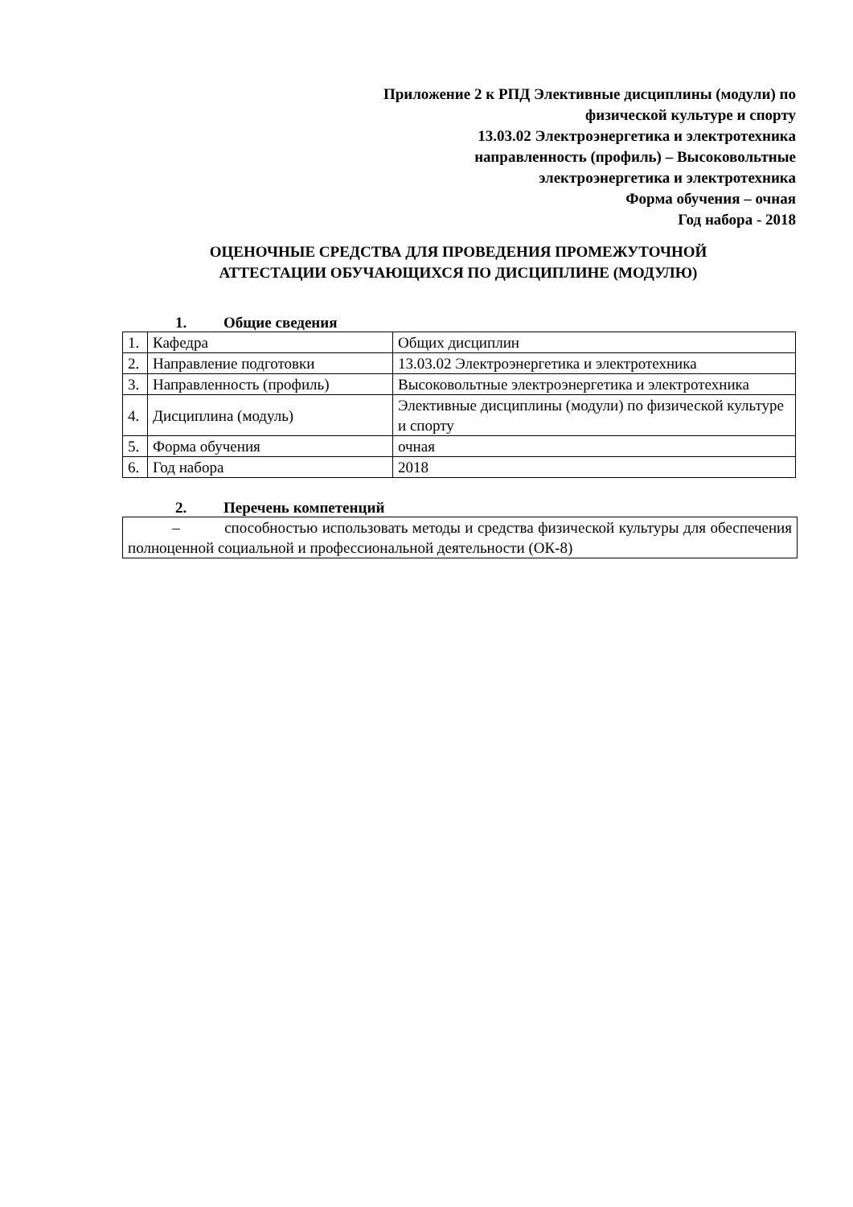Приложение 2 к РПД Элективные дисциплины (модули) по
физической культуре и спорту
13.03.02 Электроэнергетика и электротехника
направленность (профиль) – Высоковольтные
электроэнергетика и электротехника
Форма обучения – очная
Год набора - 2018
ОЦЕНОЧНЫЕ СРЕДСТВА ДЛЯ ПРОВЕДЕНИЯ ПРОМЕЖУТОЧНОЙ
АТТЕСТАЦИИ ОБУЧАЮЩИХСЯ ПО ДИСЦИПЛИНЕ (МОДУЛЮ)
1. Общие сведения
| 1. | Кафедра | Общих дисциплин |
| 2. | Направление подготовки | 13.03.02 Электроэнергетика и электротехника |
| 3. | Направленность (профиль) | Высоковольтные электроэнергетика и электротехника |
| 4. | Дисциплина (модуль) | Элективные дисциплины (модули) по физической культуре и спорту |
| 5. | Форма обучения | очная |
| 6. | Год набора | 2018 |
2. Перечень компетенций
– способностью использовать методы и средства физической культуры для обеспечения полноценной социальной и профессиональной деятельности (ОК-8)